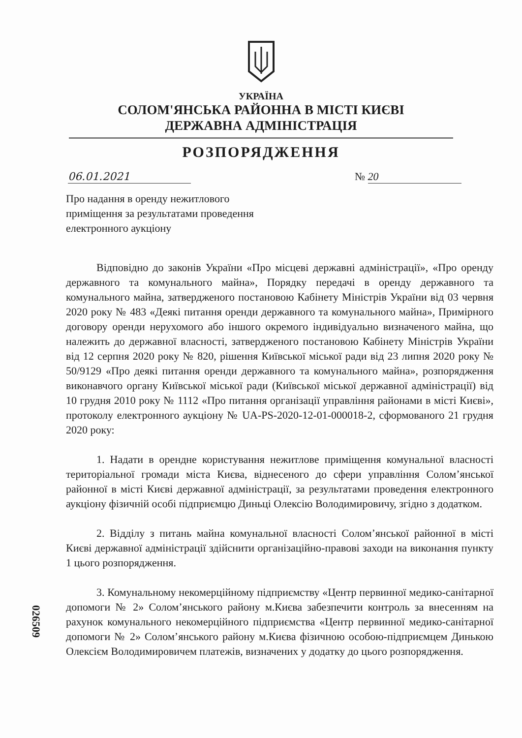УКРАЇНА
СОЛОМ'ЯНСЬКА РАЙОННА В МІСТІ КИЄВІ
ДЕРЖАВНА АДМІНІСТРАЦІЯ
РОЗПОРЯДЖЕННЯ
06.01.2021 № 20
Про надання в оренду нежитлового приміщення за результатами проведення електронного аукціону
Відповідно до законів України «Про місцеві державні адміністрації», «Про оренду державного та комунального майна», Порядку передачі в оренду державного та комунального майна, затвердженого постановою Кабінету Міністрів України від 03 червня 2020 року № 483 «Деякі питання оренди державного та комунального майна», Примірного договору оренди нерухомого або іншого окремого індивідуально визначеного майна, що належить до державної власності, затвердженого постановою Кабінету Міністрів України від 12 серпня 2020 року № 820, рішення Київської міської ради від 23 липня 2020 року № 50/9129 «Про деякі питання оренди державного та комунального майна», розпорядження виконавчого органу Київської міської ради (Київської міської державної адміністрації) від 10 грудня 2010 року № 1112 «Про питання організації управління районами в місті Києві», протоколу електронного аукціону № UA-PS-2020-12-01-000018-2, сформованого 21 грудня 2020 року:
1. Надати в орендне користування нежитлове приміщення комунальної власності територіальної громади міста Києва, віднесеного до сфери управління Солом’янської районної в місті Києві державної адміністрації, за результатами проведення електронного аукціону фізичній особі підприємцю Диньці Олексію Володимировичу, згідно з додатком.
2. Відділу з питань майна комунальної власності Солом’янської районної в місті Києві державної адміністрації здійснити організаційно-правові заходи на виконання пункту 1 цього розпорядження.
3. Комунальному некомерційному підприємству «Центр первинної медико-санітарної допомоги № 2» Солом’янського району м.Києва забезпечити контроль за внесенням на рахунок комунального некомерційного підприємства «Центр первинної медико-санітарної допомоги № 2» Солом’янського району м.Києва фізичною особою-підприємцем Динькою Олексієм Володимировичем платежів, визначених у додатку до цього розпорядження.
026509